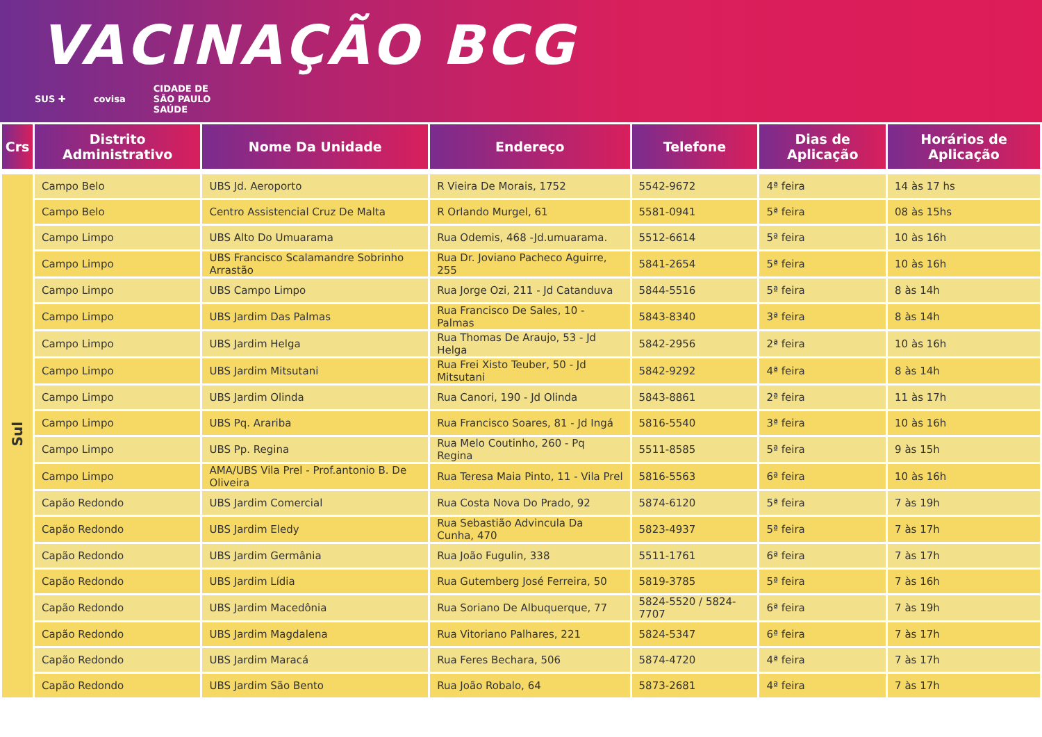VACINAÇÃO BCG
SUS ✚ covisa CIDADE DE
SÃO PAULO
SAÚDE
| Crs | Distrito Administrativo | Nome Da Unidade | Endereço | Telefone | Dias de Aplicação | Horários de Aplicação |
| --- | --- | --- | --- | --- | --- | --- |
| Sul | Campo Belo | UBS Jd. Aeroporto | R Vieira De Morais, 1752 | 5542-9672 | 4ª feira | 14 às 17 hs |
| | Campo Belo | Centro Assistencial Cruz De Malta | R Orlando Murgel, 61 | 5581-0941 | 5ª feira | 08 às 15hs |
| | Campo Limpo | UBS Alto Do Umuarama | Rua Odemis, 468 -Jd.umuarama. | 5512-6614 | 5ª feira | 10 às 16h |
| | Campo Limpo | UBS Francisco Scalamandre Sobrinho Arrastão | Rua Dr. Joviano Pacheco Aguirre, 255 | 5841-2654 | 5ª feira | 10 às 16h |
| | Campo Limpo | UBS Campo Limpo | Rua Jorge Ozi, 211 - Jd Catanduva | 5844-5516 | 5ª feira | 8 às 14h |
| | Campo Limpo | UBS Jardim Das Palmas | Rua Francisco De Sales, 10 - Palmas | 5843-8340 | 3ª feira | 8 às 14h |
| | Campo Limpo | UBS Jardim Helga | Rua Thomas De Araujo, 53 - Jd Helga | 5842-2956 | 2ª feira | 10 às 16h |
| | Campo Limpo | UBS Jardim Mitsutani | Rua Frei Xisto Teuber, 50 - Jd Mitsutani | 5842-9292 | 4ª feira | 8 às 14h |
| | Campo Limpo | UBS Jardim Olinda | Rua Canori, 190 - Jd Olinda | 5843-8861 | 2ª feira | 11 às 17h |
| | Campo Limpo | UBS Pq. Arariba | Rua Francisco Soares, 81 - Jd Ingá | 5816-5540 | 3ª feira | 10 às 16h |
| | Campo Limpo | UBS Pp. Regina | Rua Melo Coutinho, 260 - Pq Regina | 5511-8585 | 5ª feira | 9 às 15h |
| | Campo Limpo | AMA/UBS Vila Prel - Prof.antonio B. De Oliveira | Rua Teresa Maia Pinto, 11 - Vila Prel | 5816-5563 | 6ª feira | 10 às 16h |
| | Capão Redondo | UBS Jardim Comercial | Rua Costa Nova Do Prado, 92 | 5874-6120 | 5ª feira | 7 às 19h |
| | Capão Redondo | UBS Jardim Eledy | Rua Sebastião Advincula Da Cunha, 470 | 5823-4937 | 5ª feira | 7 às 17h |
| | Capão Redondo | UBS Jardim Germânia | Rua João Fugulin, 338 | 5511-1761 | 6ª feira | 7 às 17h |
| | Capão Redondo | UBS Jardim Lídia | Rua Gutemberg José Ferreira, 50 | 5819-3785 | 5ª feira | 7 às 16h |
| | Capão Redondo | UBS Jardim Macedônia | Rua Soriano De Albuquerque, 77 | 5824-5520 / 5824-7707 | 6ª feira | 7 às 19h |
| | Capão Redondo | UBS Jardim Magdalena | Rua Vitoriano Palhares, 221 | 5824-5347 | 6ª feira | 7 às 17h |
| | Capão Redondo | UBS Jardim Maracá | Rua Feres Bechara, 506 | 5874-4720 | 4ª feira | 7 às 17h |
| | Capão Redondo | UBS Jardim São Bento | Rua João Robalo, 64 | 5873-2681 | 4ª feira | 7 às 17h |